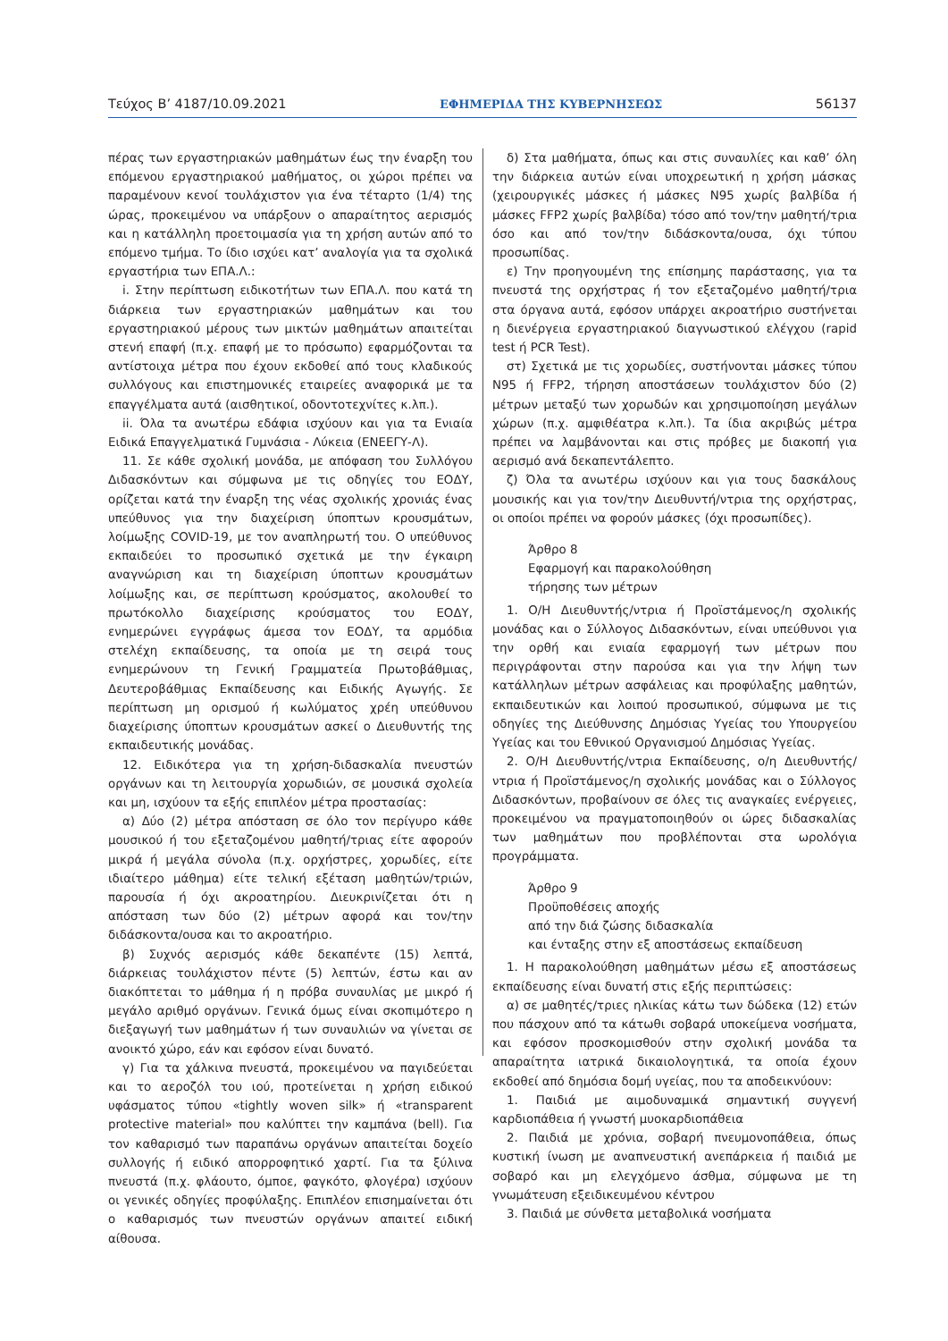Τεύχος Β’ 4187/10.09.2021 ΕΦΗΜΕΡΙΔΑ ΤΗΣ ΚΥΒΕΡΝΗΣΕΩΣ 56137
πέρας των εργαστηριακών μαθημάτων έως την έναρξη του επόμενου εργαστηριακού μαθήματος, οι χώροι πρέπει να παραμένουν κενοί τουλάχιστον για ένα τέταρτο (1/4) της ώρας, προκειμένου να υπάρξουν ο απαραίτητος αερισμός και η κατάλληλη προετοιμασία για τη χρήση αυτών από το επόμενο τμήμα. Το ίδιο ισχύει κατ’ αναλογία για τα σχολικά εργαστήρια των ΕΠΑ.Λ.:
i. Στην περίπτωση ειδικοτήτων των ΕΠΑ.Λ. που κατά τη διάρκεια των εργαστηριακών μαθημάτων και του εργαστηριακού μέρους των μικτών μαθημάτων απαιτείται στενή επαφή (π.χ. επαφή με το πρόσωπο) εφαρμόζονται τα αντίστοιχα μέτρα που έχουν εκδοθεί από τους κλαδικούς συλλόγους και επιστημονικές εταιρείες αναφορικά με τα επαγγέλματα αυτά (αισθητικοί, οδοντοτεχνίτες κ.λπ.).
ii. Όλα τα ανωτέρω εδάφια ισχύουν και για τα Ενιαία Ειδικά Επαγγελματικά Γυμνάσια - Λύκεια (ΕΝΕΕΓΥ-Λ).
11. Σε κάθε σχολική μονάδα, με απόφαση του Συλλόγου Διδασκόντων και σύμφωνα με τις οδηγίες του ΕΟΔΥ, ορίζεται κατά την έναρξη της νέας σχολικής χρονιάς ένας υπεύθυνος για την διαχείριση ύποπτων κρουσμάτων, λοίμωξης COVID-19, με τον αναπληρωτή του. Ο υπεύθυνος εκπαιδεύει το προσωπικό σχετικά με την έγκαιρη αναγνώριση και τη διαχείριση ύποπτων κρουσμάτων λοίμωξης και, σε περίπτωση κρούσματος, ακολουθεί το πρωτόκολλο διαχείρισης κρούσματος του ΕΟΔΥ, ενημερώνει εγγράφως άμεσα τον ΕΟΔΥ, τα αρμόδια στελέχη εκπαίδευσης, τα οποία με τη σειρά τους ενημερώνουν τη Γενική Γραμματεία Πρωτοβάθμιας, Δευτεροβάθμιας Εκπαίδευσης και Ειδικής Αγωγής. Σε περίπτωση μη ορισμού ή κωλύματος χρέη υπεύθυνου διαχείρισης ύποπτων κρουσμάτων ασκεί ο Διευθυντής της εκπαιδευτικής μονάδας.
12. Ειδικότερα για τη χρήση-διδασκαλία πνευστών οργάνων και τη λειτουργία χορωδιών, σε μουσικά σχολεία και μη, ισχύουν τα εξής επιπλέον μέτρα προστασίας:
α) Δύο (2) μέτρα απόσταση σε όλο τον περίγυρο κάθε μουσικού ή του εξεταζομένου μαθητή/τριας είτε αφορούν μικρά ή μεγάλα σύνολα (π.χ. ορχήστρες, χορωδίες, είτε ιδιαίτερο μάθημα) είτε τελική εξέταση μαθητών/τριών, παρουσία ή όχι ακροατηρίου. Διευκρινίζεται ότι η απόσταση των δύο (2) μέτρων αφορά και τον/την διδάσκοντα/ουσα και το ακροατήριο.
β) Συχνός αερισμός κάθε δεκαπέντε (15) λεπτά, διάρκειας τουλάχιστον πέντε (5) λεπτών, έστω και αν διακόπτεται το μάθημα ή η πρόβα συναυλίας με μικρό ή μεγάλο αριθμό οργάνων. Γενικά όμως είναι σκοπιμότερο η διεξαγωγή των μαθημάτων ή των συναυλιών να γίνεται σε ανοικτό χώρο, εάν και εφόσον είναι δυνατό.
γ) Για τα χάλκινα πνευστά, προκειμένου να παγιδεύεται και το αεροζόλ του ιού, προτείνεται η χρήση ειδικού υφάσματος τύπου «tightly woven silk» ή «transparent protective material» που καλύπτει την καμπάνα (bell). Για τον καθαρισμό των παραπάνω οργάνων απαιτείται δοχείο συλλογής ή ειδικό απορροφητικό χαρτί. Για τα ξύλινα πνευστά (π.χ. φλάουτο, όμποε, φαγκότο, φλογέρα) ισχύουν οι γενικές οδηγίες προφύλαξης. Επιπλέον επισημαίνεται ότι ο καθαρισμός των πνευστών οργάνων απαιτεί ειδική αίθουσα.
δ) Στα μαθήματα, όπως και στις συναυλίες και καθ’ όλη την διάρκεια αυτών είναι υποχρεωτική η χρήση μάσκας (χειρουργικές μάσκες ή μάσκες N95 χωρίς βαλβίδα ή μάσκες FFP2 χωρίς βαλβίδα) τόσο από τον/την μαθητή/τρια όσο και από τον/την διδάσκοντα/ουσα, όχι τύπου προσωπίδας.
ε) Την προηγουμένη της επίσημης παράστασης, για τα πνευστά της ορχήστρας ή τον εξεταζομένο μαθητή/τρια στα όργανα αυτά, εφόσον υπάρχει ακροατήριο συστήνεται η διενέργεια εργαστηριακού διαγνωστικού ελέγχου (rapid test ή PCR Test).
στ) Σχετικά με τις χορωδίες, συστήνονται μάσκες τύπου N95 ή FFP2, τήρηση αποστάσεων τουλάχιστον δύο (2) μέτρων μεταξύ των χορωδών και χρησιμοποίηση μεγάλων χώρων (π.χ. αμφιθέατρα κ.λπ.). Τα ίδια ακριβώς μέτρα πρέπει να λαμβάνονται και στις πρόβες με διακοπή για αερισμό ανά δεκαπεντάλεπτο.
ζ) Όλα τα ανωτέρω ισχύουν και για τους δασκάλους μουσικής και για τον/την Διευθυντή/ντρια της ορχήστρας, οι οποίοι πρέπει να φορούν μάσκες (όχι προσωπίδες).
Άρθρο 8
Εφαρμογή και παρακολούθηση
τήρησης των μέτρων
1. Ο/Η Διευθυντής/ντρια ή Προϊστάμενος/η σχολικής μονάδας και ο Σύλλογος Διδασκόντων, είναι υπεύθυνοι για την ορθή και ενιαία εφαρμογή των μέτρων που περιγράφονται στην παρούσα και για την λήψη των κατάλληλων μέτρων ασφάλειας και προφύλαξης μαθητών, εκπαιδευτικών και λοιπού προσωπικού, σύμφωνα με τις οδηγίες της Διεύθυνσης Δημόσιας Υγείας του Υπουργείου Υγείας και του Εθνικού Οργανισμού Δημόσιας Υγείας.
2. Ο/Η Διευθυντής/ντρια Εκπαίδευσης, ο/η Διευθυντής/ντρια ή Προϊστάμενος/η σχολικής μονάδας και ο Σύλλογος Διδασκόντων, προβαίνουν σε όλες τις αναγκαίες ενέργειες, προκειμένου να πραγματοποιηθούν οι ώρες διδασκαλίας των μαθημάτων που προβλέπονται στα ωρολόγια προγράμματα.
Άρθρο 9
Προϋποθέσεις αποχής
από την διά ζώσης διδασκαλία
και ένταξης στην εξ αποστάσεως εκπαίδευση
1. Η παρακολούθηση μαθημάτων μέσω εξ αποστάσεως εκπαίδευσης είναι δυνατή στις εξής περιπτώσεις:
α) σε μαθητές/τριες ηλικίας κάτω των δώδεκα (12) ετών που πάσχουν από τα κάτωθι σοβαρά υποκείμενα νοσήματα, και εφόσον προσκομισθούν στην σχολική μονάδα τα απαραίτητα ιατρικά δικαιολογητικά, τα οποία έχουν εκδοθεί από δημόσια δομή υγείας, που τα αποδεικνύουν:
1. Παιδιά με αιμοδυναμικά σημαντική συγγενή καρδιοπάθεια ή γνωστή μυοκαρδιοπάθεια
2. Παιδιά με χρόνια, σοβαρή πνευμονοπάθεια, όπως κυστική ίνωση με αναπνευστική ανεπάρκεια ή παιδιά με σοβαρό και μη ελεγχόμενο άσθμα, σύμφωνα με τη γνωμάτευση εξειδικευμένου κέντρου
3. Παιδιά με σύνθετα μεταβολικά νοσήματα